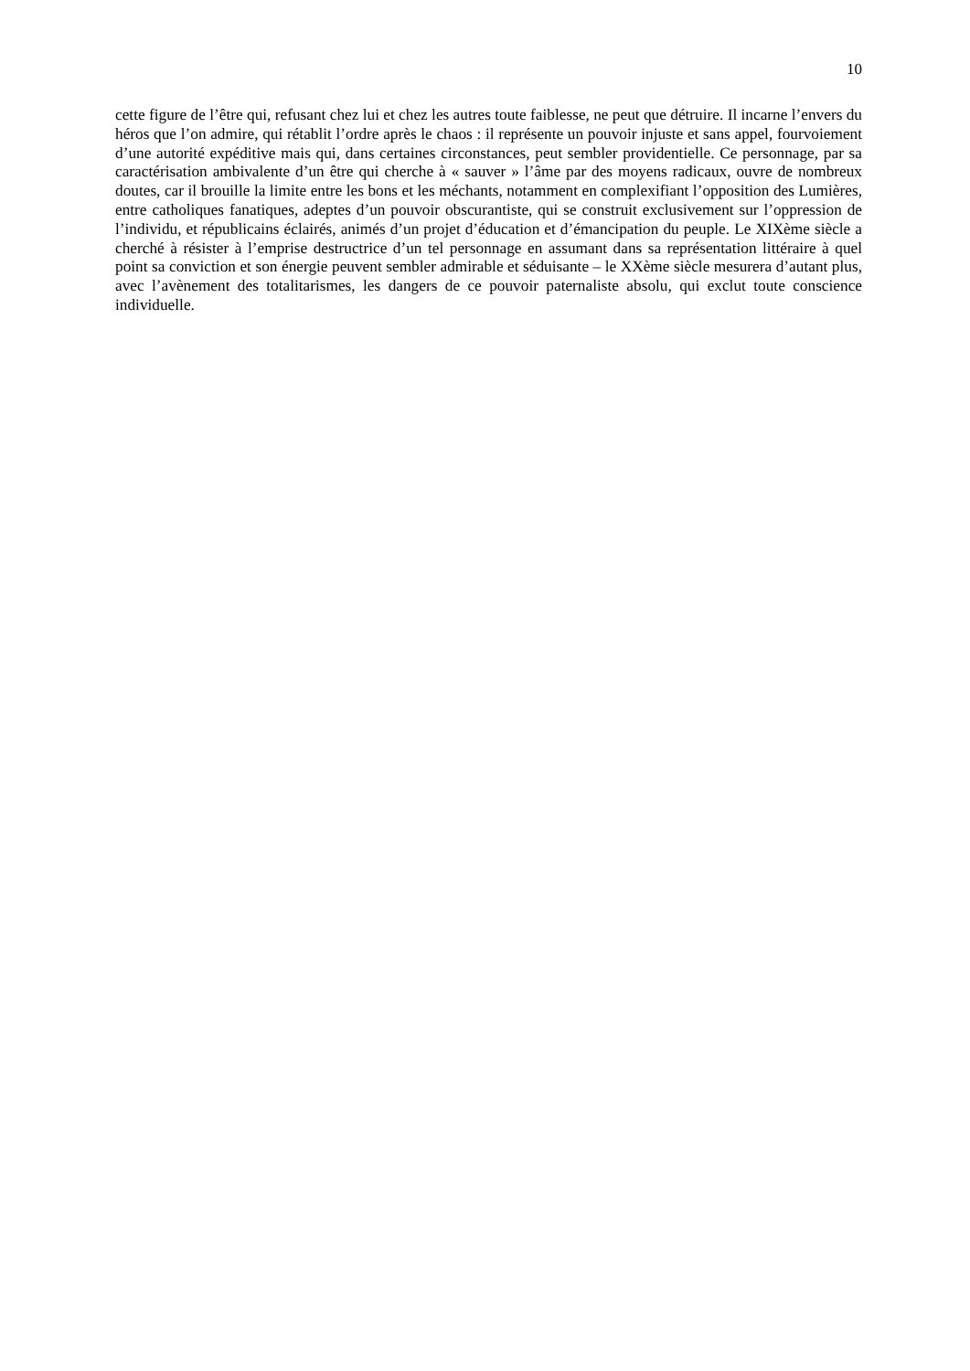10
cette figure de l’être qui, refusant chez lui et chez les autres toute faiblesse, ne peut que détruire. Il incarne l’envers du héros que l’on admire, qui rétablit l’ordre après le chaos : il représente un pouvoir injuste et sans appel, fourvoiement d’une autorité expéditive mais qui, dans certaines circonstances, peut sembler providentielle. Ce personnage, par sa caractérisation ambivalente d’un être qui cherche à « sauver » l’âme par des moyens radicaux, ouvre de nombreux doutes, car il brouille la limite entre les bons et les méchants, notamment en complexifiant l’opposition des Lumières, entre catholiques fanatiques, adeptes d’un pouvoir obscurantiste, qui se construit exclusivement sur l’oppression de l’individu, et républicains éclairés, animés d’un projet d’éducation et d’émancipation du peuple. Le XIXème siècle a cherché à résister à l’emprise destructrice d’un tel personnage en assumant dans sa représentation littéraire à quel point sa conviction et son énergie peuvent sembler admirable et séduisante – le XXème siècle mesurera d’autant plus, avec l’avènement des totalitarismes, les dangers de ce pouvoir paternaliste absolu, qui exclut toute conscience individuelle.